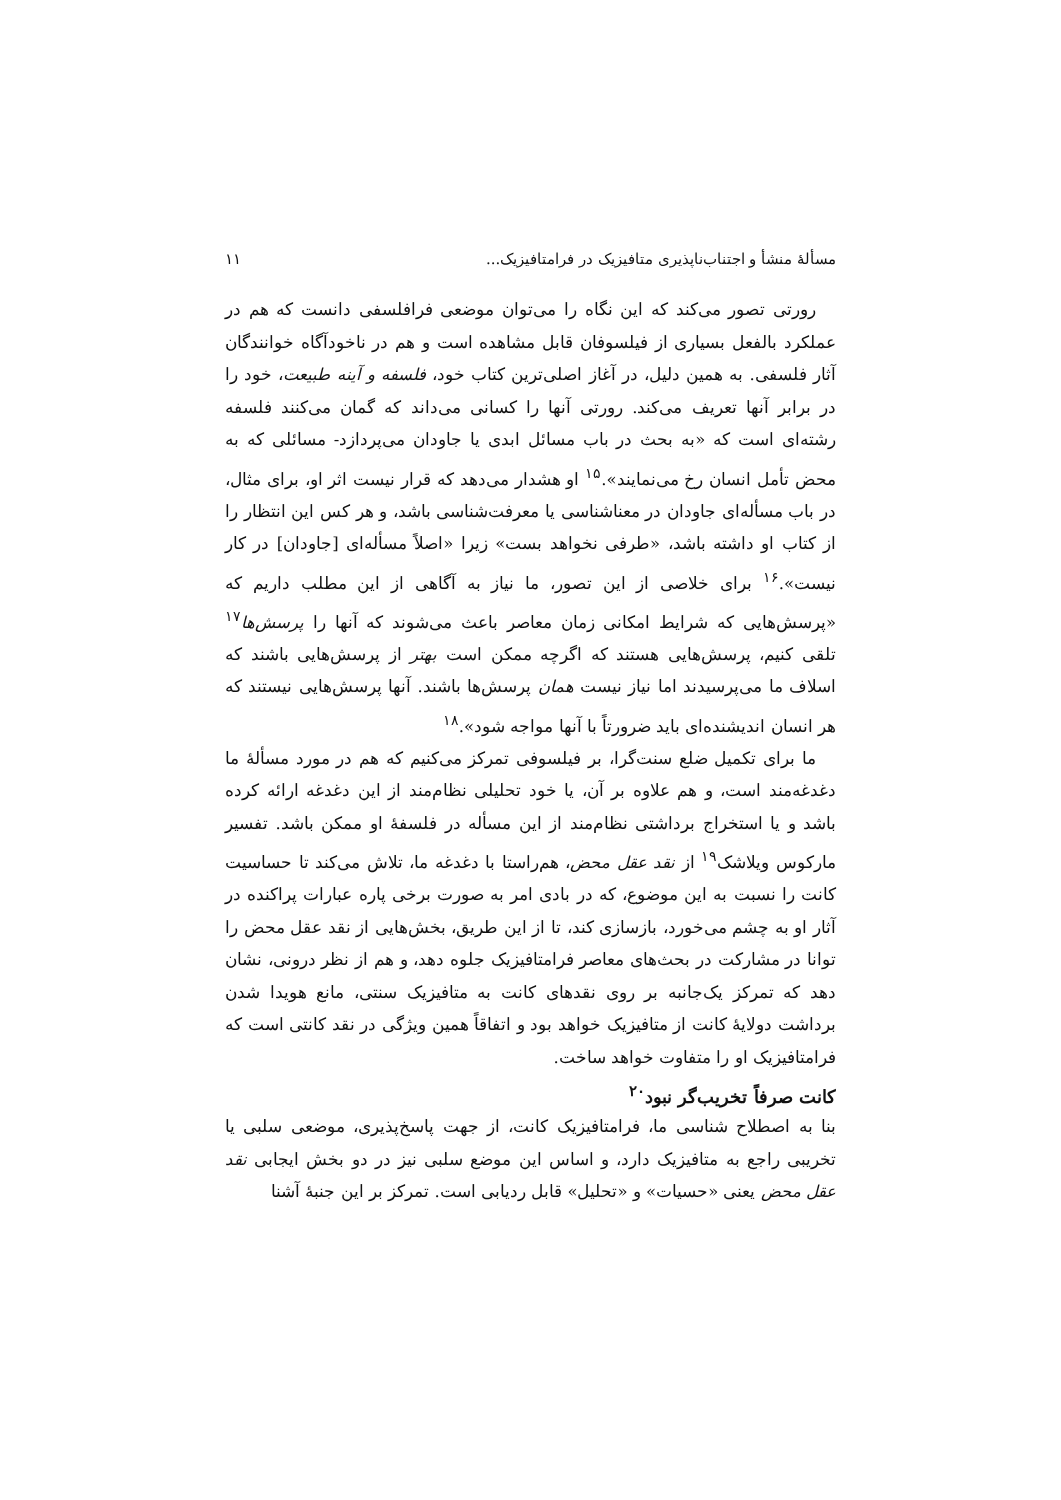مسألهٔ منشأ و اجتناب‌ناپذیری متافیزیک در فرامتافیزیک... ۱۱
رورتی تصور می‌کند که این نگاه را می‌توان موضعی فرافلسفی دانست که هم در عملکرد بالفعل بسیاری از فیلسوفان قابل مشاهده است و هم در ناخودآگاه خوانندگان آثار فلسفی. به همین دلیل، در آغاز اصلی‌ترین کتاب خود، فلسفه و آینه طبیعت، خود را در برابر آنها تعریف می‌کند. رورتی آنها را کسانی می‌داند که گمان می‌کنند فلسفه رشته‌ای است که «به بحث در باب مسائل ابدی یا جاودان می‌پردازد- مسائلی که به محض تأمل انسان رخ می‌نمایند».<sup>۱۵</sup> او هشدار می‌دهد که قرار نیست اثر او، برای مثال، در باب مسأله‌ای جاودان در معناشناسی یا معرفت‌شناسی باشد، و هر کس این انتظار را از کتاب او داشته باشد، «طرفی نخواهد بست» زیرا «اصلاً مسأله‌ای [جاودان] در کار نیست».<sup>۱۶</sup> برای خلاصی از این تصور، ما نیاز به آگاهی از این مطلب داریم که «پرسش‌هایی که شرایط امکانی زمان معاصر باعث می‌شوند که آنها را پرسش‌ها<sup>۱۷</sup> تلقی کنیم، پرسش‌هایی هستند که اگرچه ممکن است بهتر از پرسش‌هایی باشند که اسلاف ما می‌پرسیدند اما نیاز نیست همان پرسش‌ها باشند. آنها پرسش‌هایی نیستند که هر انسان اندیشنده‌ای باید ضرورتاً با آنها مواجه شود».<sup>۱۸</sup>
ما برای تکمیل ضلع سنت‌گرا، بر فیلسوفی تمرکز می‌کنیم که هم در مورد مسألهٔ ما دغدغه‌مند است، و هم علاوه بر آن، یا خود تحلیلی نظام‌مند از این دغدغه ارائه کرده باشد و یا استخراج برداشتی نظام‌مند از این مسأله در فلسفهٔ او ممکن باشد. تفسیر مارکوس ویلاشک<sup>۱۹</sup> از نقد عقل محض، هم‌راستا با دغدغه ما، تلاش می‌کند تا حساسیت کانت را نسبت به این موضوع، که در بادی امر به صورت برخی پاره عبارات پراکنده در آثار او به چشم می‌خورد، بازسازی کند، تا از این طریق، بخش‌هایی از نقد عقل محض را توانا در مشارکت در بحث‌های معاصر فرامتافیزیک جلوه دهد، و هم از نظر درونی، نشان دهد که تمرکز یک‌جانبه بر روی نقدهای کانت به متافیزیک سنتی، مانع هویدا شدن برداشت دولایهٔ کانت از متافیزیک خواهد بود و اتفاقاً همین ویژگی در نقد کانتی است که فرامتافیزیک او را متفاوت خواهد ساخت.
کانت صرفاً تخریب‌گر نبود<sup>۲۰</sup>
بنا به اصطلاح شناسی ما، فرامتافیزیک کانت، از جهت پاسخ‌پذیری، موضعی سلبی یا تخریبی راجع به متافیزیک دارد، و اساس این موضع سلبی نیز در دو بخش ایجابی نقد عقل محض یعنی «حسیات» و «تحلیل» قابل ردیابی است. تمرکز بر این جنبهٔ آشنا